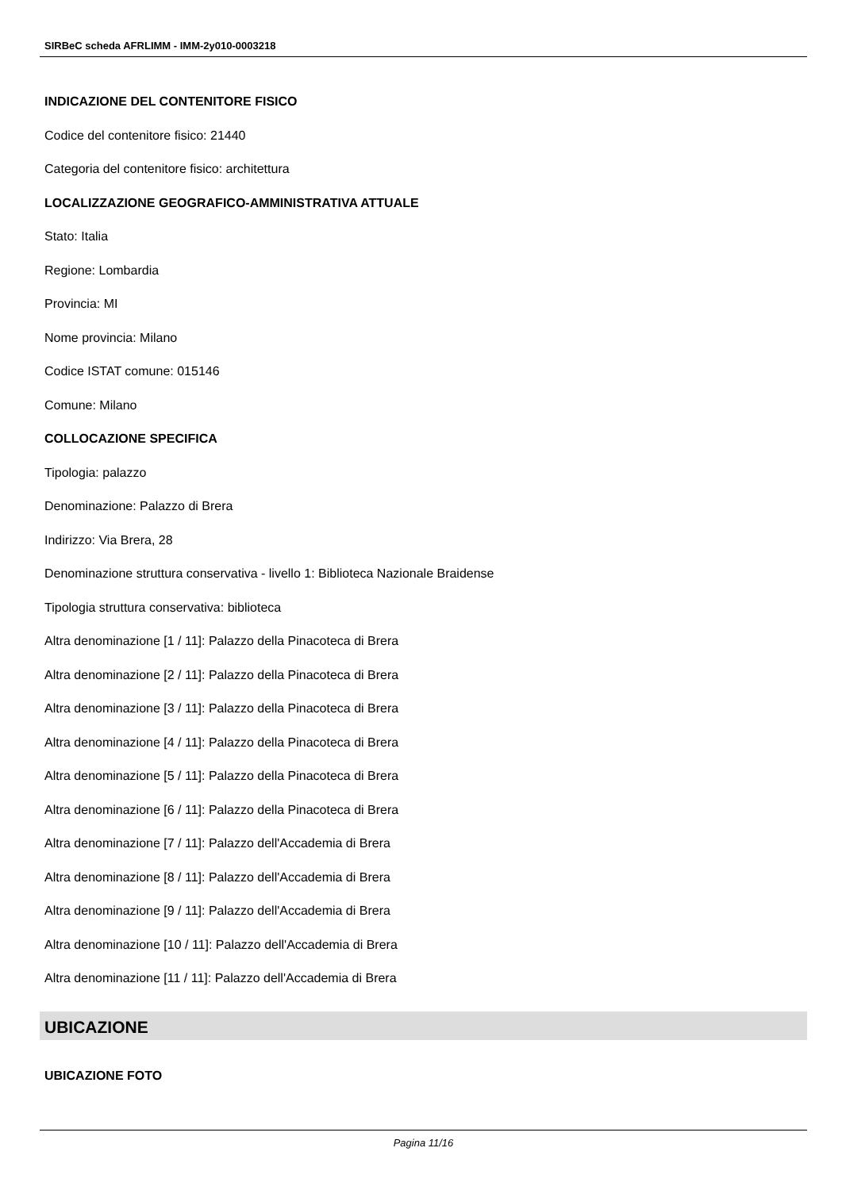SIRBeC scheda AFRLIMM - IMM-2y010-0003218
INDICAZIONE DEL CONTENITORE FISICO
Codice del contenitore fisico: 21440
Categoria del contenitore fisico: architettura
LOCALIZZAZIONE GEOGRAFICO-AMMINISTRATIVA ATTUALE
Stato: Italia
Regione: Lombardia
Provincia: MI
Nome provincia: Milano
Codice ISTAT comune: 015146
Comune: Milano
COLLOCAZIONE SPECIFICA
Tipologia: palazzo
Denominazione: Palazzo di Brera
Indirizzo: Via Brera, 28
Denominazione struttura conservativa - livello 1: Biblioteca Nazionale Braidense
Tipologia struttura conservativa: biblioteca
Altra denominazione [1 / 11]: Palazzo della Pinacoteca di Brera
Altra denominazione [2 / 11]: Palazzo della Pinacoteca di Brera
Altra denominazione [3 / 11]: Palazzo della Pinacoteca di Brera
Altra denominazione [4 / 11]: Palazzo della Pinacoteca di Brera
Altra denominazione [5 / 11]: Palazzo della Pinacoteca di Brera
Altra denominazione [6 / 11]: Palazzo della Pinacoteca di Brera
Altra denominazione [7 / 11]: Palazzo dell'Accademia di Brera
Altra denominazione [8 / 11]: Palazzo dell'Accademia di Brera
Altra denominazione [9 / 11]: Palazzo dell'Accademia di Brera
Altra denominazione [10 / 11]: Palazzo dell'Accademia di Brera
Altra denominazione [11 / 11]: Palazzo dell'Accademia di Brera
UBICAZIONE
UBICAZIONE FOTO
Pagina 11/16